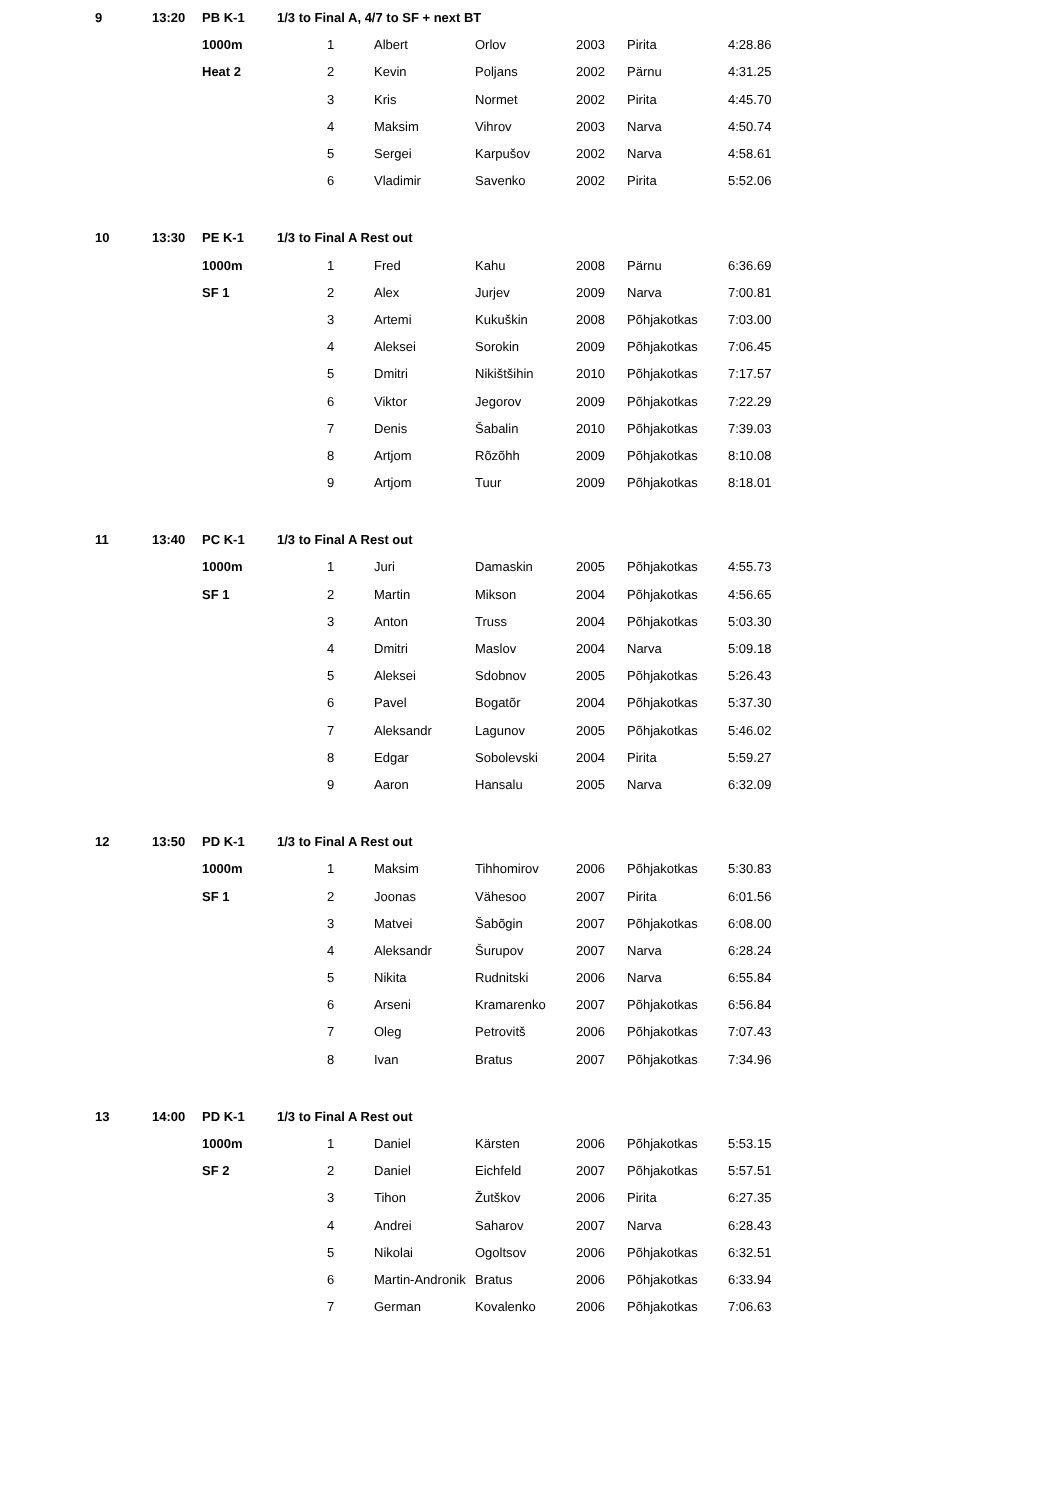| 9 | 13:20 | PB K-1 | 1/3 to Final A, 4/7 to SF + next BT | | | | | | |
| | | 1000m | | 1 | Albert | Orlov | 2003 | Pirita | 4:28.86 |
| | | Heat 2 | | 2 | Kevin | Poljans | 2002 | Pärnu | 4:31.25 |
| | | | | 3 | Kris | Normet | 2002 | Pirita | 4:45.70 |
| | | | | 4 | Maksim | Vihrov | 2003 | Narva | 4:50.74 |
| | | | | 5 | Sergei | Karpušov | 2002 | Narva | 4:58.61 |
| | | | | 6 | Vladimir | Savenko | 2002 | Pirita | 5:52.06 |
| 10 | 13:30 | PE K-1 | 1/3 to Final A Rest out | | | | | | |
| | | 1000m | | 1 | Fred | Kahu | 2008 | Pärnu | 6:36.69 |
| | | SF 1 | | 2 | Alex | Jurjev | 2009 | Narva | 7:00.81 |
| | | | | 3 | Artemi | Kukuškin | 2008 | Põhjakotkas | 7:03.00 |
| | | | | 4 | Aleksei | Sorokin | 2009 | Põhjakotkas | 7:06.45 |
| | | | | 5 | Dmitri | Nikištšihin | 2010 | Põhjakotkas | 7:17.57 |
| | | | | 6 | Viktor | Jegorov | 2009 | Põhjakotkas | 7:22.29 |
| | | | | 7 | Denis | Šabalin | 2010 | Põhjakotkas | 7:39.03 |
| | | | | 8 | Artjom | Rõzõhh | 2009 | Põhjakotkas | 8:10.08 |
| | | | | 9 | Artjom | Tuur | 2009 | Põhjakotkas | 8:18.01 |
| 11 | 13:40 | PC K-1 | 1/3 to Final A Rest out | | | | | | |
| | | 1000m | | 1 | Juri | Damaskin | 2005 | Põhjakotkas | 4:55.73 |
| | | SF 1 | | 2 | Martin | Mikson | 2004 | Põhjakotkas | 4:56.65 |
| | | | | 3 | Anton | Truss | 2004 | Põhjakotkas | 5:03.30 |
| | | | | 4 | Dmitri | Maslov | 2004 | Narva | 5:09.18 |
| | | | | 5 | Aleksei | Sdobnov | 2005 | Põhjakotkas | 5:26.43 |
| | | | | 6 | Pavel | Bogatõr | 2004 | Põhjakotkas | 5:37.30 |
| | | | | 7 | Aleksandr | Lagunov | 2005 | Põhjakotkas | 5:46.02 |
| | | | | 8 | Edgar | Sobolevski | 2004 | Pirita | 5:59.27 |
| | | | | 9 | Aaron | Hansalu | 2005 | Narva | 6:32.09 |
| 12 | 13:50 | PD K-1 | 1/3 to Final A Rest out | | | | | | |
| | | 1000m | | 1 | Maksim | Tihhomirov | 2006 | Põhjakotkas | 5:30.83 |
| | | SF 1 | | 2 | Joonas | Vähesoo | 2007 | Pirita | 6:01.56 |
| | | | | 3 | Matvei | Šabõgin | 2007 | Põhjakotkas | 6:08.00 |
| | | | | 4 | Aleksandr | Šurupov | 2007 | Narva | 6:28.24 |
| | | | | 5 | Nikita | Rudnitski | 2006 | Narva | 6:55.84 |
| | | | | 6 | Arseni | Kramarenko | 2007 | Põhjakotkas | 6:56.84 |
| | | | | 7 | Oleg | Petrovitš | 2006 | Põhjakotkas | 7:07.43 |
| | | | | 8 | Ivan | Bratus | 2007 | Põhjakotkas | 7:34.96 |
| 13 | 14:00 | PD K-1 | 1/3 to Final A Rest out | | | | | | |
| | | 1000m | | 1 | Daniel | Kärsten | 2006 | Põhjakotkas | 5:53.15 |
| | | SF 2 | | 2 | Daniel | Eichfeld | 2007 | Põhjakotkas | 5:57.51 |
| | | | | 3 | Tihon | Žutškov | 2006 | Pirita | 6:27.35 |
| | | | | 4 | Andrei | Saharov | 2007 | Narva | 6:28.43 |
| | | | | 5 | Nikolai | Ogoltsov | 2006 | Põhjakotkas | 6:32.51 |
| | | | | 6 | Martin-Andronik | Bratus | 2006 | Põhjakotkas | 6:33.94 |
| | | | | 7 | German | Kovalenko | 2006 | Põhjakotkas | 7:06.63 |